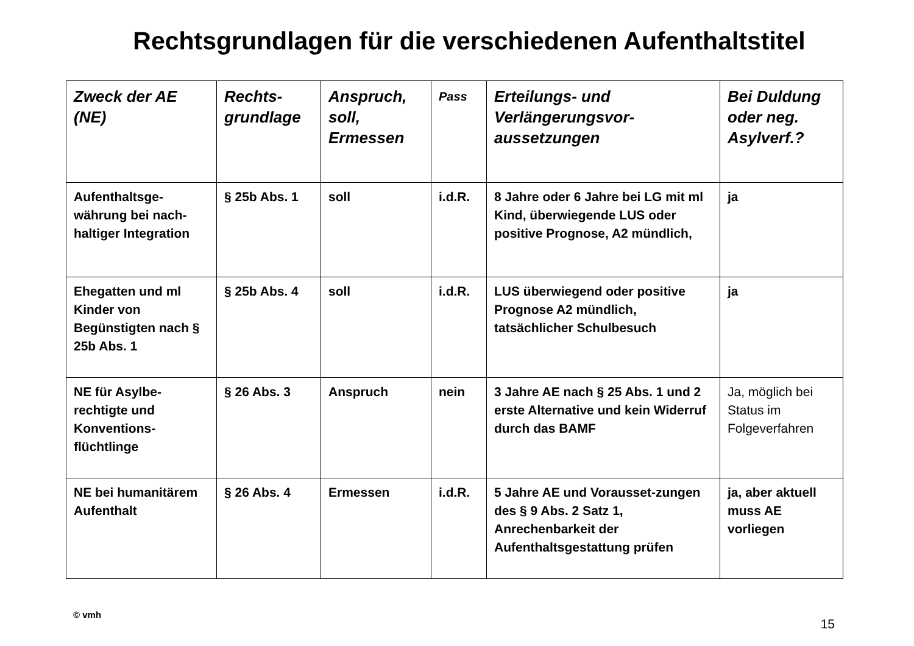Rechtsgrundlagen für die verschiedenen Aufenthaltstitel
| Zweck der AE (NE) | Rechts-grundlage | Anspruch, soll, Ermessen | Pass | Erteilungs- und Verlängerungsvor-aussetzungen | Bei Duldung oder neg. Asylverf.? |
| --- | --- | --- | --- | --- | --- |
| Aufenthaltsge-währung bei nach-haltiger Integration | § 25b Abs. 1 | soll | i.d.R. | 8 Jahre oder 6 Jahre bei LG mit ml Kind, überwiegende LUS oder positive Prognose, A2 mündlich, | ja |
| Ehegatten und ml Kinder von Begünstigten nach § 25b Abs. 1 | § 25b Abs. 4 | soll | i.d.R. | LUS überwiegend oder positive Prognose A2 mündlich, tatsächlicher Schulbesuch | ja |
| NE für Asylbe-rechtigte und Konventions-flüchtlinge | § 26 Abs. 3 | Anspruch | nein | 3 Jahre AE nach § 25 Abs. 1 und 2 erste Alternative und kein Widerruf durch das BAMF | Ja, möglich bei Status im Folgeverfahren |
| NE bei humanitärem Aufenthalt | § 26 Abs. 4 | Ermessen | i.d.R. | 5 Jahre AE und Vorausset-zungen des § 9 Abs. 2 Satz 1, Anrechenbarkeit der Aufenthaltsgestattung prüfen | ja, aber aktuell muss AE vorliegen |
© vmh 15